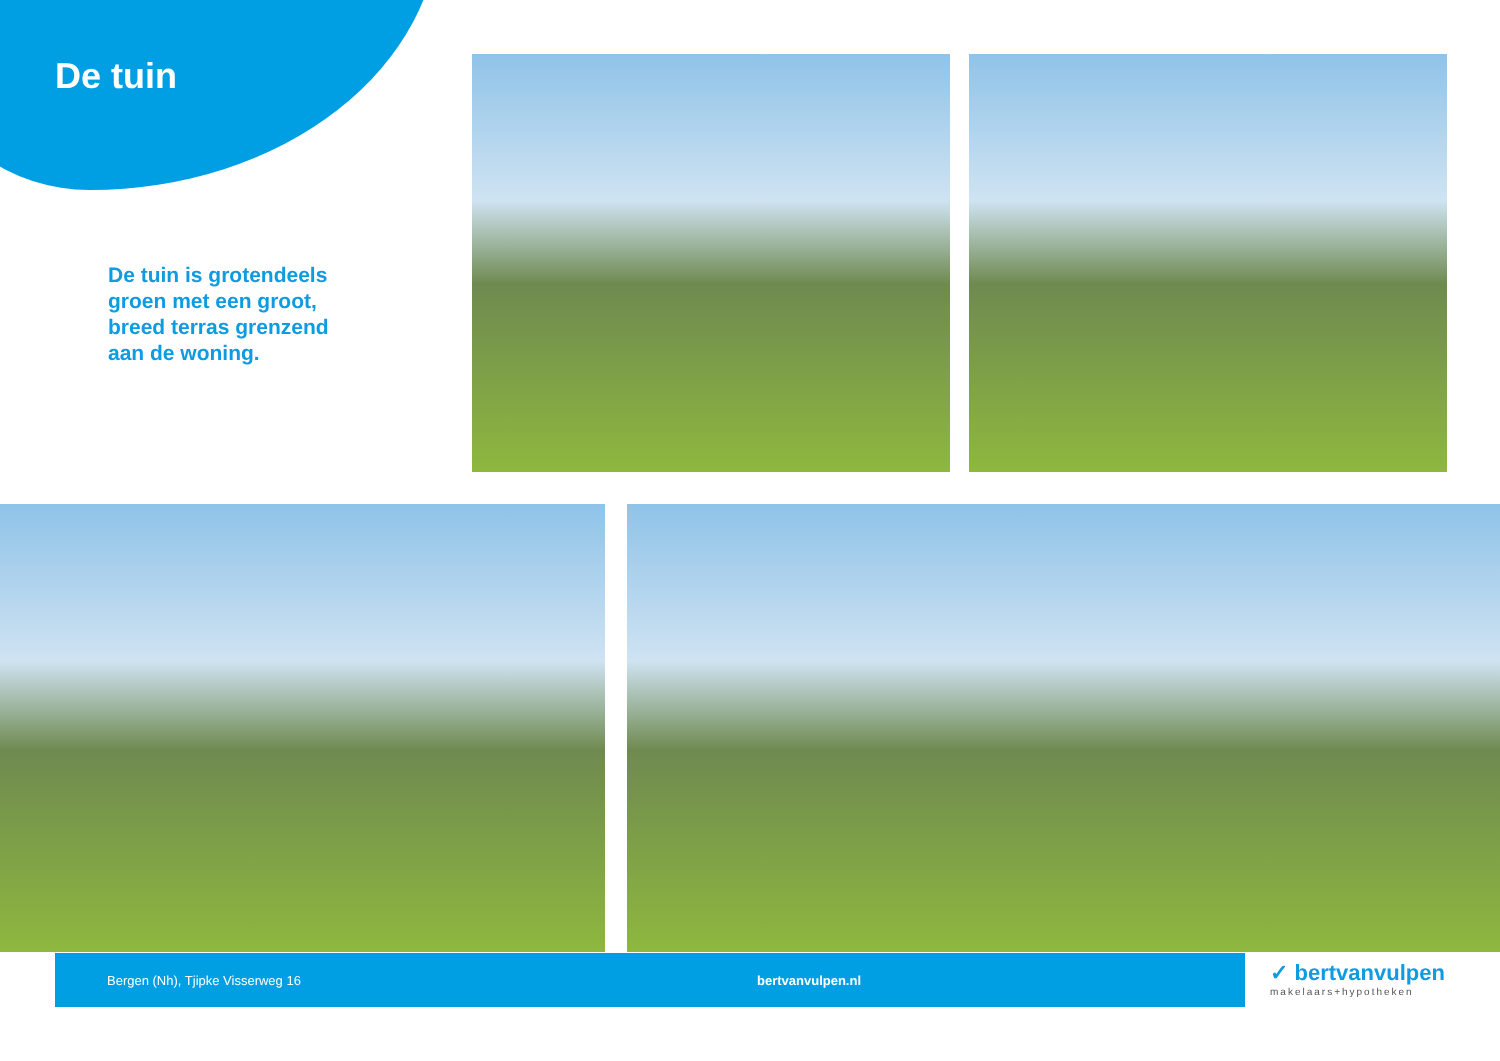De tuin
De tuin is grotendeels groen met een groot, breed terras grenzend aan de woning.
Bergen (Nh), Tjipke Visserweg 16 bertvanvulpen.nl
✓ bertvanvulpen
makelaars+hypotheken